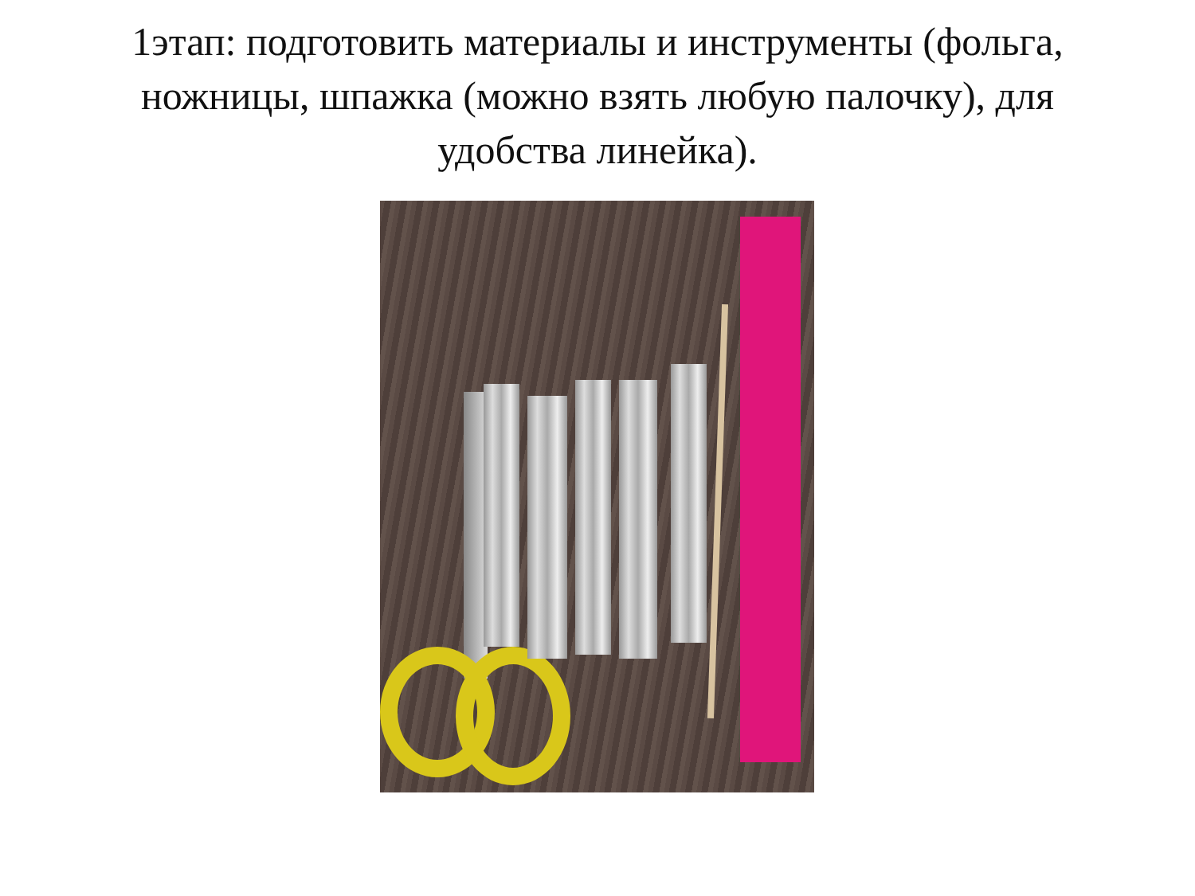1этап: подготовить материалы и инструменты (фольга, ножницы, шпажка (можно взять любую палочку), для удобства линейка).